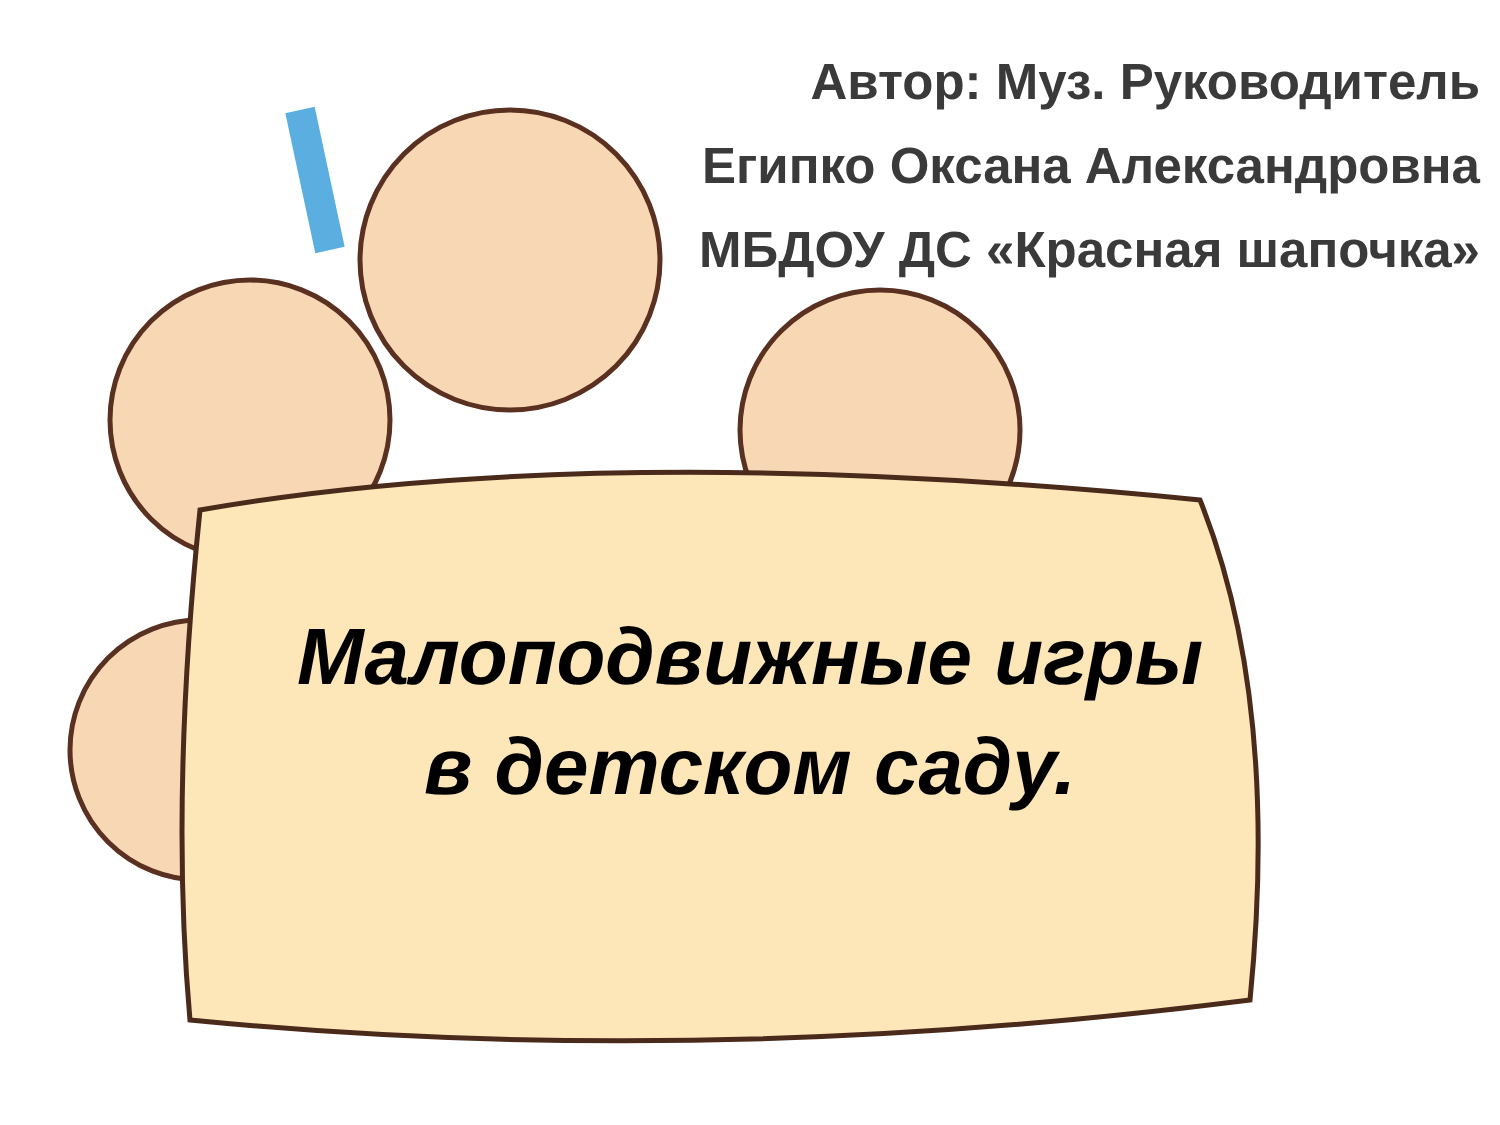Автор: Муз. Руководитель
Египко Оксана Александровна
МБДОУ ДС «Красная шапочка»
Малоподвижные игры
в детском саду.